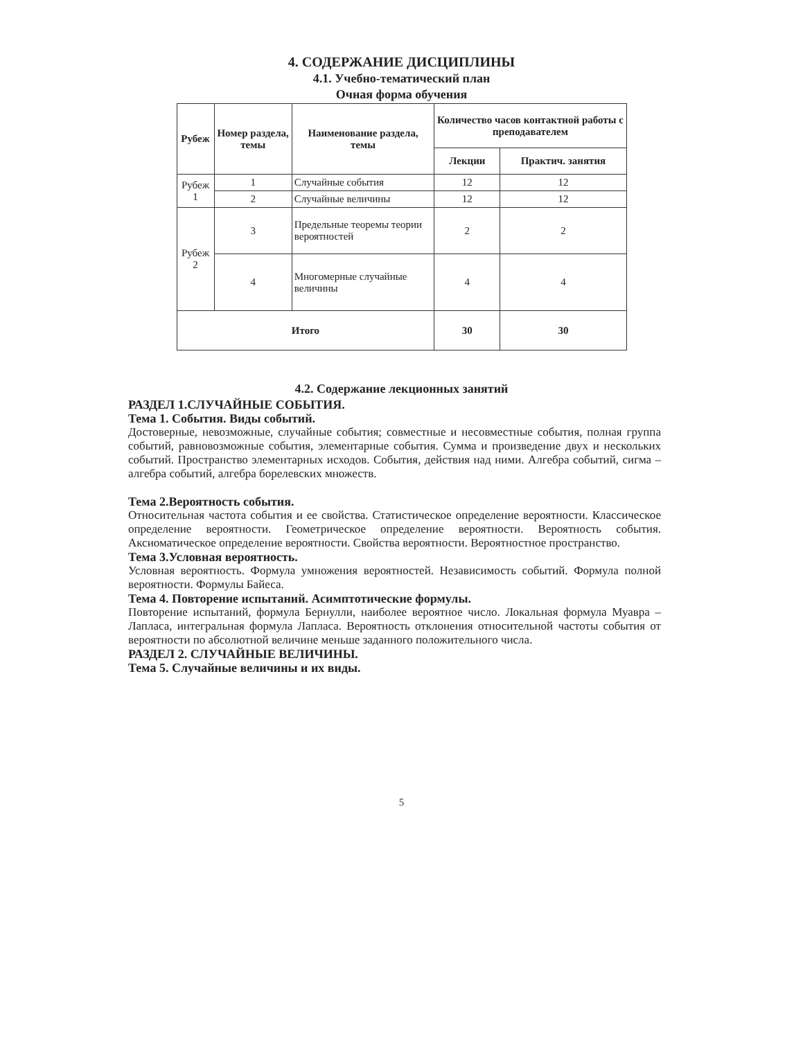4. СОДЕРЖАНИЕ ДИСЦИПЛИНЫ
4.1. Учебно-тематический план
Очная форма обучения
| Рубеж | Номер раздела, темы | Наименование раздела, темы | Количество часов контактной работы с преподавателем | |
| --- | --- | --- | --- | --- |
| | | | Лекции | Практич. занятия |
| Рубеж 1 | 1 | Случайные события | 12 | 12 |
| | 2 | Случайные величины | 12 | 12 |
| Рубеж 2 | 3 | Предельные теоремы теории вероятностей | 2 | 2 |
| | 4 | Многомерные случайные величины | 4 | 4 |
| Итого | | | 30 | 30 |
4.2. Содержание лекционных занятий
РАЗДЕЛ 1.СЛУЧАЙНЫЕ СОБЫТИЯ.
Тема 1. События. Виды событий.
Достоверные, невозможные, случайные события; совместные и несовместные события, полная группа событий, равновозможные события, элементарные события. Сумма и произведение двух и нескольких событий. Пространство элементарных исходов. События, действия над ними. Алгебра событий, сигма – алгебра событий, алгебра борелевских множеств.
Тема 2.Вероятность события.
Относительная частота события и ее свойства. Статистическое определение вероятности. Классическое определение вероятности. Геометрическое определение вероятности. Вероятность события. Аксиоматическое определение вероятности. Свойства вероятности. Вероятностное пространство.
Тема 3.Условная вероятность.
Условная вероятность. Формула умножения вероятностей. Независимость событий. Формула полной вероятности. Формулы Байеса.
Тема 4. Повторение испытаний. Асимптотические формулы.
Повторение испытаний, формула Бернулли, наиболее вероятное число. Локальная формула Муавра – Лапласа, интегральная формула Лапласа. Вероятность отклонения относительной частоты события от вероятности по абсолютной величине меньше заданного положительного числа.
РАЗДЕЛ 2. СЛУЧАЙНЫЕ ВЕЛИЧИНЫ.
Тема 5. Случайные величины и их виды.
5